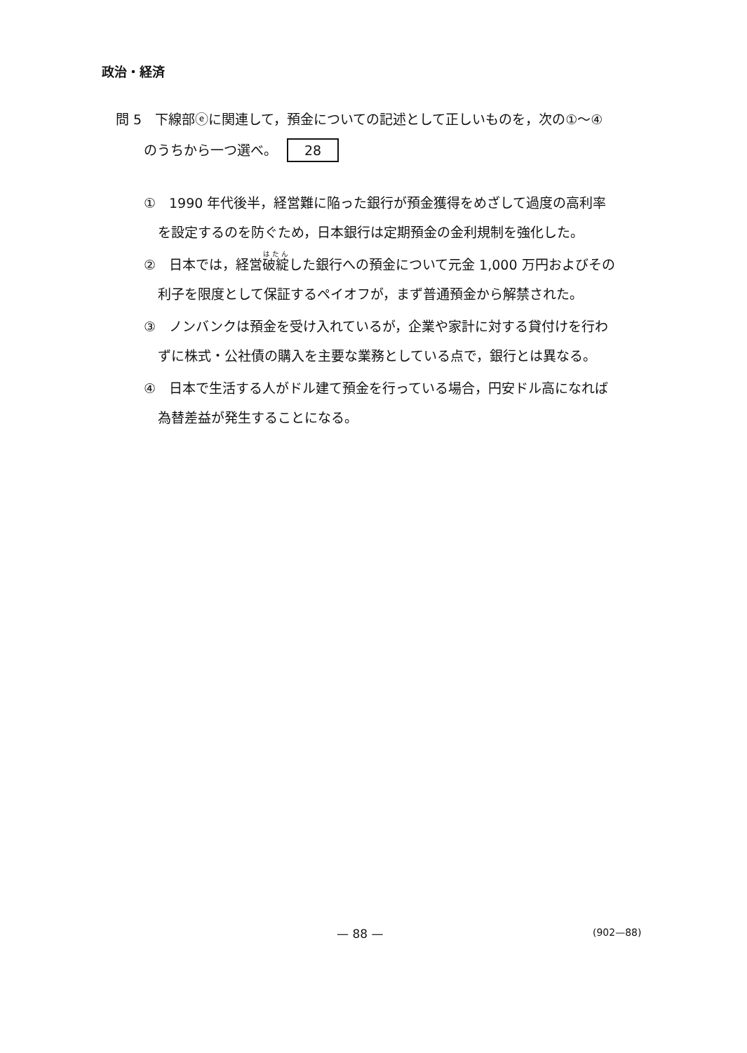政治・経済
問 5　下線部ⓔに関連して，預金についての記述として正しいものを，次の①～④
のうちから一つ選べ。 28
①　1990 年代後半，経営難に陥った銀行が預金獲得をめざして過度の高利率
を設定するのを防ぐため，日本銀行は定期預金の金利規制を強化した。
②　日本では，経営破綻した銀行への預金について元金 1,000 万円およびその
利子を限度として保証するペイオフが，まず普通預金から解禁された。
③　ノンバンクは預金を受け入れているが，企業や家計に対する貸付けを行わ
ずに株式・公社債の購入を主要な業務としている点で，銀行とは異なる。
④　日本で生活する人がドル建て預金を行っている場合，円安ドル高になれば
為替差益が発生することになる。
— 88 — (902—88)